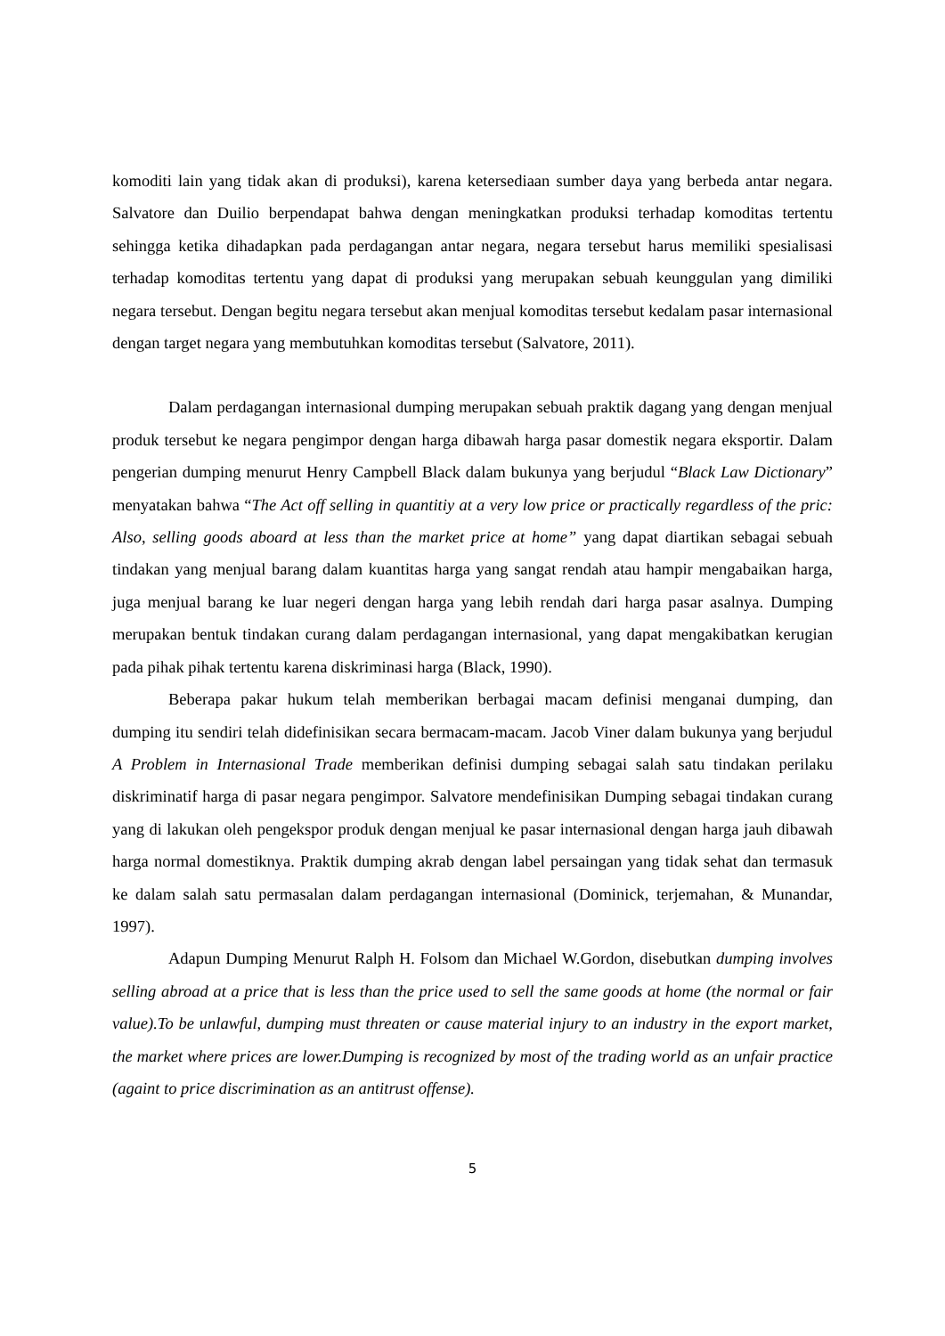komoditi lain yang tidak akan di produksi), karena ketersediaan sumber daya yang berbeda antar negara. Salvatore dan Duilio berpendapat bahwa dengan meningkatkan produksi terhadap komoditas tertentu sehingga ketika dihadapkan pada perdagangan antar negara, negara tersebut harus memiliki spesialisasi terhadap komoditas tertentu yang dapat di produksi yang merupakan sebuah keunggulan yang dimiliki negara tersebut. Dengan begitu negara tersebut akan menjual komoditas tersebut kedalam pasar internasional dengan target negara yang membutuhkan komoditas tersebut (Salvatore, 2011).
Dalam perdagangan internasional dumping merupakan sebuah praktik dagang yang dengan menjual produk tersebut ke negara pengimpor dengan harga dibawah harga pasar domestik negara eksportir. Dalam pengerian dumping menurut Henry Campbell Black dalam bukunya yang berjudul “Black Law Dictionary” menyatakan bahwa “The Act off selling in quantitiy at a very low price or practically regardless of the pric: Also, selling goods aboard at less than the market price at home” yang dapat diartikan sebagai sebuah tindakan yang menjual barang dalam kuantitas harga yang sangat rendah atau hampir mengabaikan harga, juga menjual barang ke luar negeri dengan harga yang lebih rendah dari harga pasar asalnya. Dumping merupakan bentuk tindakan curang dalam perdagangan internasional, yang dapat mengakibatkan kerugian pada pihak pihak tertentu karena diskriminasi harga (Black, 1990).
Beberapa pakar hukum telah memberikan berbagai macam definisi menganai dumping, dan dumping itu sendiri telah didefinisikan secara bermacam-macam. Jacob Viner dalam bukunya yang berjudul A Problem in Internasional Trade memberikan definisi dumping sebagai salah satu tindakan perilaku diskriminatif harga di pasar negara pengimpor. Salvatore mendefinisikan Dumping sebagai tindakan curang yang di lakukan oleh pengekspor produk dengan menjual ke pasar internasional dengan harga jauh dibawah harga normal domestiknya. Praktik dumping akrab dengan label persaingan yang tidak sehat dan termasuk ke dalam salah satu permasalan dalam perdagangan internasional (Dominick, terjemahan, & Munandar, 1997).
Adapun Dumping Menurut Ralph H. Folsom dan Michael W.Gordon, disebutkan dumping involves selling abroad at a price that is less than the price used to sell the same goods at home (the normal or fair value).To be unlawful, dumping must threaten or cause material injury to an industry in the export market, the market where prices are lower.Dumping is recognized by most of the trading world as an unfair practice (againt to price discrimination as an antitrust offense).
5